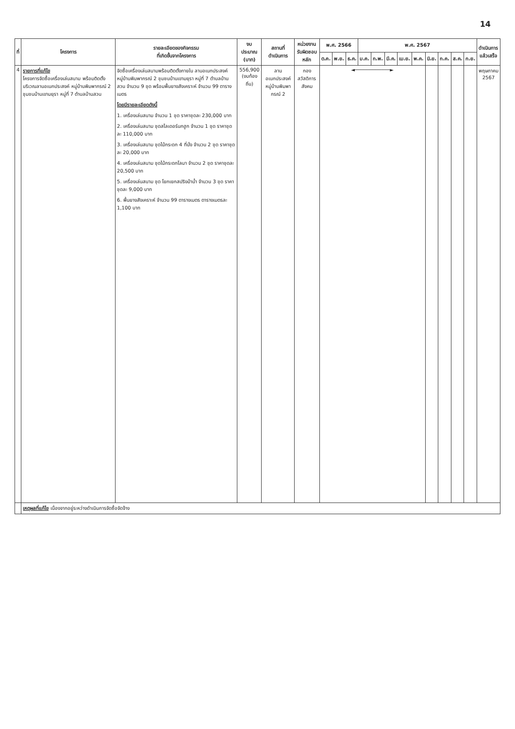14
| ที่ | โครงการ | รายละเอียดของกิจกรรม ที่เกิดขึ้นจากโครงการ | งบประมาณ (บาท) | สถานที่ ดำเนินการ | หน่วยงาน รับผิดชอบหลัก | พ.ศ. 2566 | | | พ.ศ. 2567 | | | | | | | | | ดำเนินการ แล้วเสร็จ |
| --- | --- | --- | --- | --- | --- | --- | --- | --- | --- | --- | --- | --- | --- | --- | --- | --- | --- | --- |
| | | | | | | ต.ค. | พ.ย. | ธ.ค. | ม.ค. | ก.พ. | มี.ค. | เม.ย. | พ.ค. | มิ.ย. | ก.ค. | ส.ค. | ก.ย. | |
| 4 | รายการที่แก้ไข โครงการจัดซื้อเครื่องเล่นสนาม พร้อมติดตั้ง บริเวณลานอเนกประสงค์ หมู่บ้านพิมพากรณ์ 2 ชุมชนบ้านเขามยุรา หมู่ที่ 7 ตำบลบ้านสวน | จัดซื้อเครื่องเล่นสนามพร้อมติดตั้งภายใน ลานอเนกประสงค์ หมู่บ้านพิมพากรณ์ 2 ชุมชนบ้านเขามยุรา หมู่ที่ 7 ตำบลบ้านสวน จำนวน 9 ชุด พร้อมพื้นยางสังเคราะห์ จำนวน 99 ตารางเมตร โดยมีรายละเอียดดังนี้ 1. เครื่องเล่นสนาม จำนวน 1 ชุด ราคาชุดละ 230,000 บาท 2. เครื่องเล่นสนาม ชุดสไลเดอร์นกฮูก จำนวน 1 ชุด ราคาชุดละ 110,000 บาท 3. เครื่องเล่นสนาม ชุดไม้กระดก 4 ที่นั่ง จำนวน 2 ชุด ราคาชุดละ 20,000 บาท 4. เครื่องเล่นสนาม ชุดไม้กระดกโลมา จำนวน 2 ชุด ราคาชุดละ 20,500 บาท 5. เครื่องเล่นสนาม ชุด โยกเยกสปริงม้าน้ำ จำนวน 3 ชุด ราคาชุดละ 9,000 บาท 6. พื้นยางสังเคราะห์ จำนวน 99 ตารางเมตร ตารางเมตรละ 1,100 บาท | 556,900 (งบท้องถิ่น) | ลานอเนกประสงค์ หมู่บ้านพิมพากรณ์ 2 | กอง สวัสดิการสังคม | ◄────────────► | | | | | | | | | | | | พฤษภาคม 2567 |
| | เหตุผลที่แก้ไข เนื่องจากอยู่ระหว่างดำเนินการจัดซื้อจัดจ้าง | | | | | | | | | | | | | | | | | |